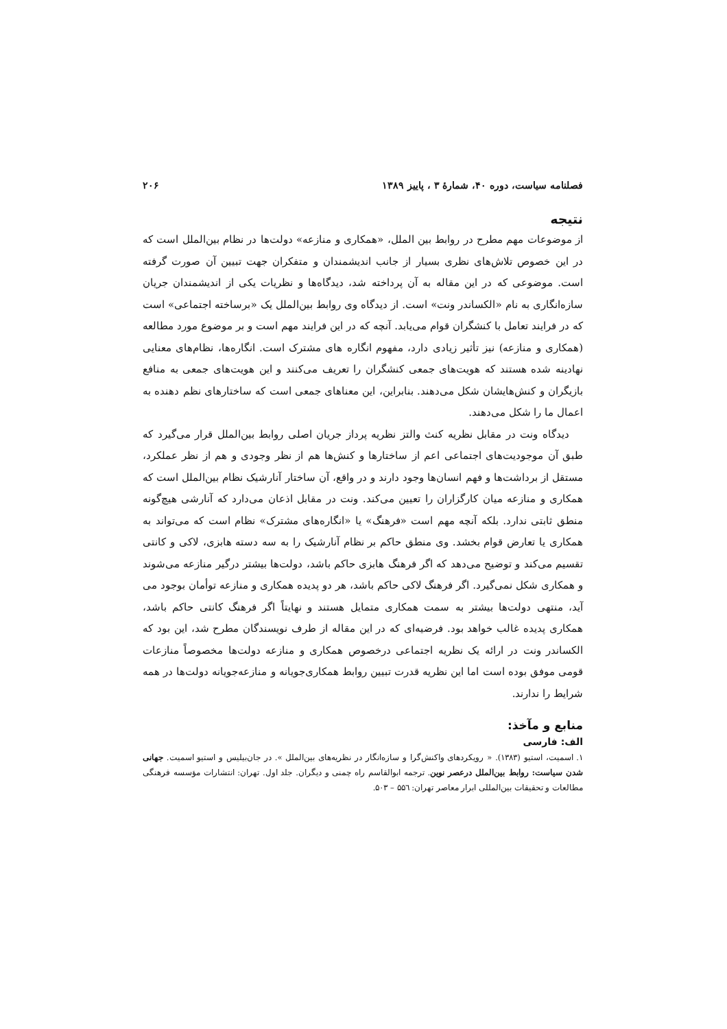فصلنامه سیاست، دوره ۴۰، شمارهٔ ۳ ، پاییز ۱۳۸۹ ۲۰۶
نتیجه
از موضوعات مهم مطرح در روابط بین الملل، «همکاری و منازعه» دولت‌ها در نظام بین‌الملل است که در این خصوص تلاش‌های نظری بسیار از جانب اندیشمندان و متفکران جهت تبیین آن صورت گرفته است. موضوعی که در این مقاله به آن پرداخته شد، دیدگاه‌ها و نظریات یکی از اندیشمندان جریان سازه‌انگاری به نام «الکساندر ونت» است. از دیدگاه وی روابط بین‌الملل یک «برساخته اجتماعی» است که در فرایند تعامل با کنشگران قوام می‌یابد. آنچه که در این فرایند مهم است و بر موضوع مورد مطالعه (همکاری و منازعه) نیز تأثیر زیادی دارد، مفهوم انگاره های مشترک است. انگاره‌ها، نظام‌های معنایی نهادینه شده هستند که هویت‌های جمعی کنشگران را تعریف می‌کنند و این هویت‌های جمعی به منافع بازیگران و کنش‌هایشان شکل می‌دهند. بنابراین، این معناهای جمعی است که ساختارهای نظم دهنده به اعمال ما را شکل می‌دهند.
دیدگاه ونت در مقابل نظریه کنث والتز نظریه پرداز جریان اصلی روابط بین‌الملل قرار می‌گیرد که طبق آن موجودیت‌های اجتماعی اعم از ساختارها و کنش‌ها هم از نظر وجودی و هم از نظر عملکرد، مستقل از برداشت‌ها و فهم انسان‌ها وجود دارند و در واقع، آن ساختار آنارشیک نظام بین‌الملل است که همکاری و منازعه میان کارگزاران را تعیین می‌کند. ونت در مقابل اذعان می‌دارد که آنارشی هیچ‌گونه منطق ثابتی ندارد. بلکه آنچه مهم است «فرهنگ» یا «انگاره‌های مشترک» نظام است که می‌تواند به همکاری یا تعارض قوام بخشد. وی منطق حاکم بر نظام آنارشیک را به سه دسته هابزی، لاکی و کانتی تقسیم می‌کند و توضیح می‌دهد که اگر فرهنگ هابزی حاکم باشد، دولت‌ها بیشتر درگیر منازعه می‌شوند و همکاری شکل نمی‌گیرد. اگر فرهنگ لاکی حاکم باشد، هر دو پدیده همکاری و منازعه توأمان بوجود می آید، منتهی دولت‌ها بیشتر به سمت همکاری متمایل هستند و نهایتاً اگر فرهنگ کانتی حاکم باشد، همکاری پدیده غالب خواهد بود. فرضیه‌ای که در این مقاله از طرف نویسندگان مطرح شد، این بود که الکساندر ونت در ارائه یک نظریه اجتماعی درخصوص همکاری و منازعه دولت‌ها مخصوصاً منازعات قومی موفق بوده است اما این نظریه قدرت تبیین روابط همکاری‌جویانه و منازعه‌جویانه دولت‌ها در همه شرایط را ندارند.
منابع و مآخذ:
الف: فارسی
۱. اسمیت، استیو (۱۳۸۳). « رویکردهای واکنش‌گرا و سازه‌انگار در نظریه‌های بین‌الملل ». در جان‌بیلیس و استیو اسمیت. جهانی شدن سیاست: روابط بین‌الملل درعصر نوین. ترجمه ابوالقاسم راه چمنی و دیگران. جلد اول. تهران: انتشارات مؤسسه فرهنگی مطالعات و تحقیقات بین‌المللی ابرار معاصر تهران: ۵۵٦ – ۵۰۳.